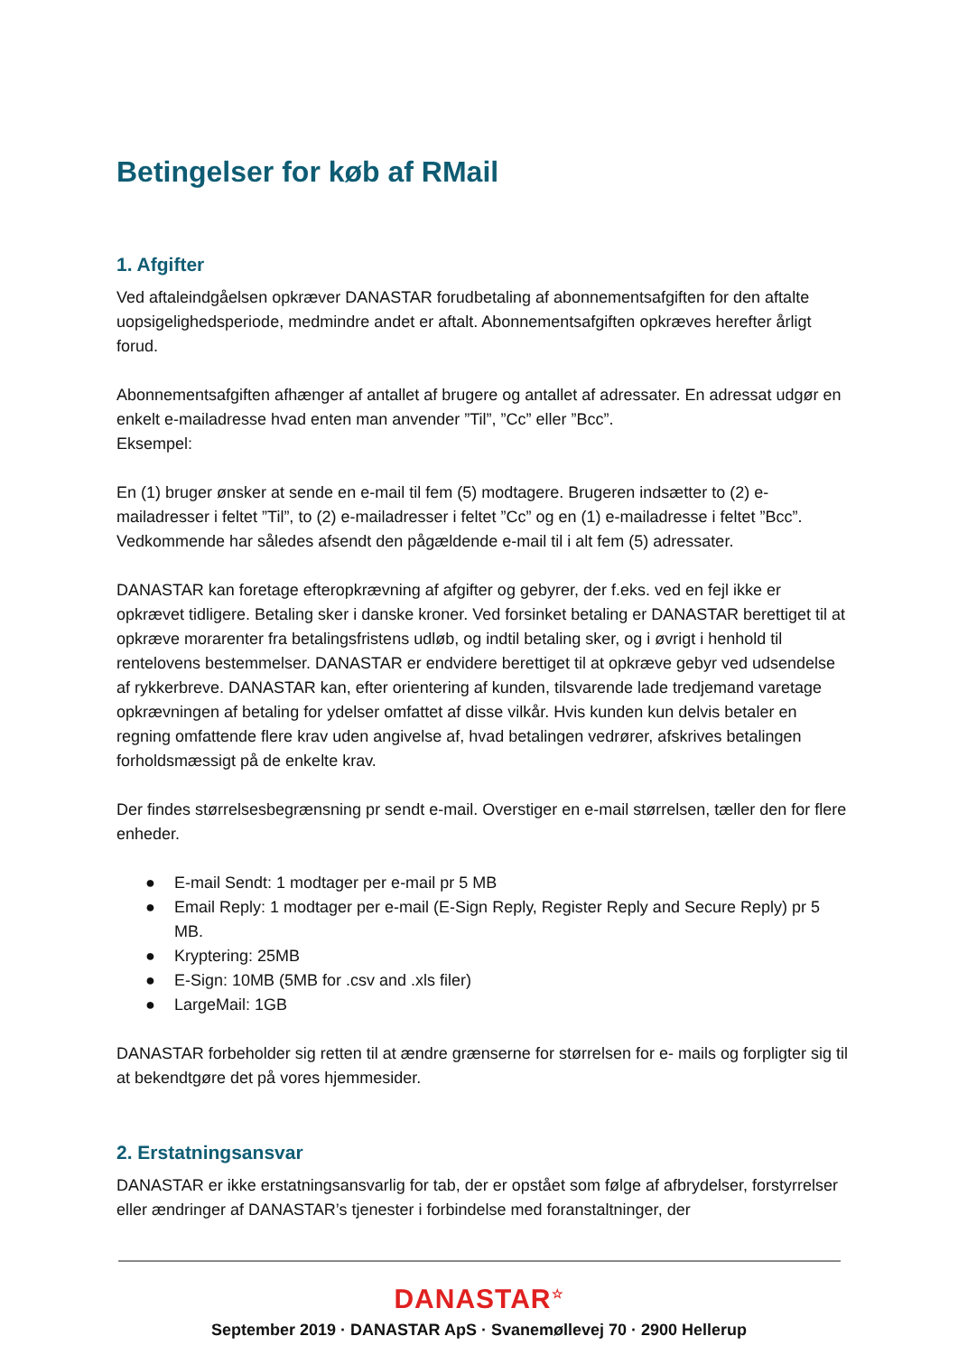Betingelser for køb af RMail
1. Afgifter
Ved aftaleindgåelsen opkræver DANASTAR forudbetaling af abonnementsafgiften for den aftalte uopsigelighedsperiode, medmindre andet er aftalt. Abonnementsafgiften opkræves herefter årligt forud.
Abonnementsafgiften afhænger af antallet af brugere og antallet af adressater. En adressat udgør en enkelt e-mailadresse hvad enten man anvender ”Til”, ”Cc” eller ”Bcc”.
Eksempel:
En (1) bruger ønsker at sende en e-mail til fem (5) modtagere. Brugeren indsætter to (2) e-mailadresser i feltet ”Til”, to (2) e-mailadresser i feltet ”Cc” og en (1) e-mailadresse i feltet ”Bcc”. Vedkommende har således afsendt den pågældende e-mail til i alt fem (5) adressater.
DANASTAR kan foretage efteropkrævning af afgifter og gebyrer, der f.eks. ved en fejl ikke er opkrævet tidligere. Betaling sker i danske kroner. Ved forsinket betaling er DANASTAR berettiget til at opkræve morarenter fra betalingsfristens udløb, og indtil betaling sker, og i øvrigt i henhold til rentelovens bestemmelser. DANASTAR er endvidere berettiget til at opkræve gebyr ved udsendelse af rykkerbreve. DANASTAR kan, efter orientering af kunden, tilsvarende lade tredjemand varetage opkrævningen af betaling for ydelser omfattet af disse vilkår. Hvis kunden kun delvis betaler en regning omfattende flere krav uden angivelse af, hvad betalingen vedrører, afskrives betalingen forholdsmæssigt på de enkelte krav.
Der findes størrelsesbegrænsning pr sendt e-mail. Overstiger en e-mail størrelsen, tæller den for flere enheder.
● E-mail Sendt: 1 modtager per e-mail pr 5 MB
● Email Reply: 1 modtager per e-mail (E-Sign Reply, Register Reply and Secure Reply) pr 5 MB.
● Kryptering: 25MB
● E-Sign: 10MB (5MB for .csv and .xls filer)
● LargeMail: 1GB
DANASTAR forbeholder sig retten til at ændre grænserne for størrelsen for e- mails og forpligter sig til at bekendtgøre det på vores hjemmesider.
2. Erstatningsansvar
DANASTAR er ikke erstatningsansvarlig for tab, der er opstået som følge af afbrydelser, forstyrrelser eller ændringer af DANASTAR’s tjenester i forbindelse med foranstaltninger, der
DANASTAR<sup>☆</sup>
September 2019 · DANASTAR ApS · Svanemøllevej 70 · 2900 Hellerup